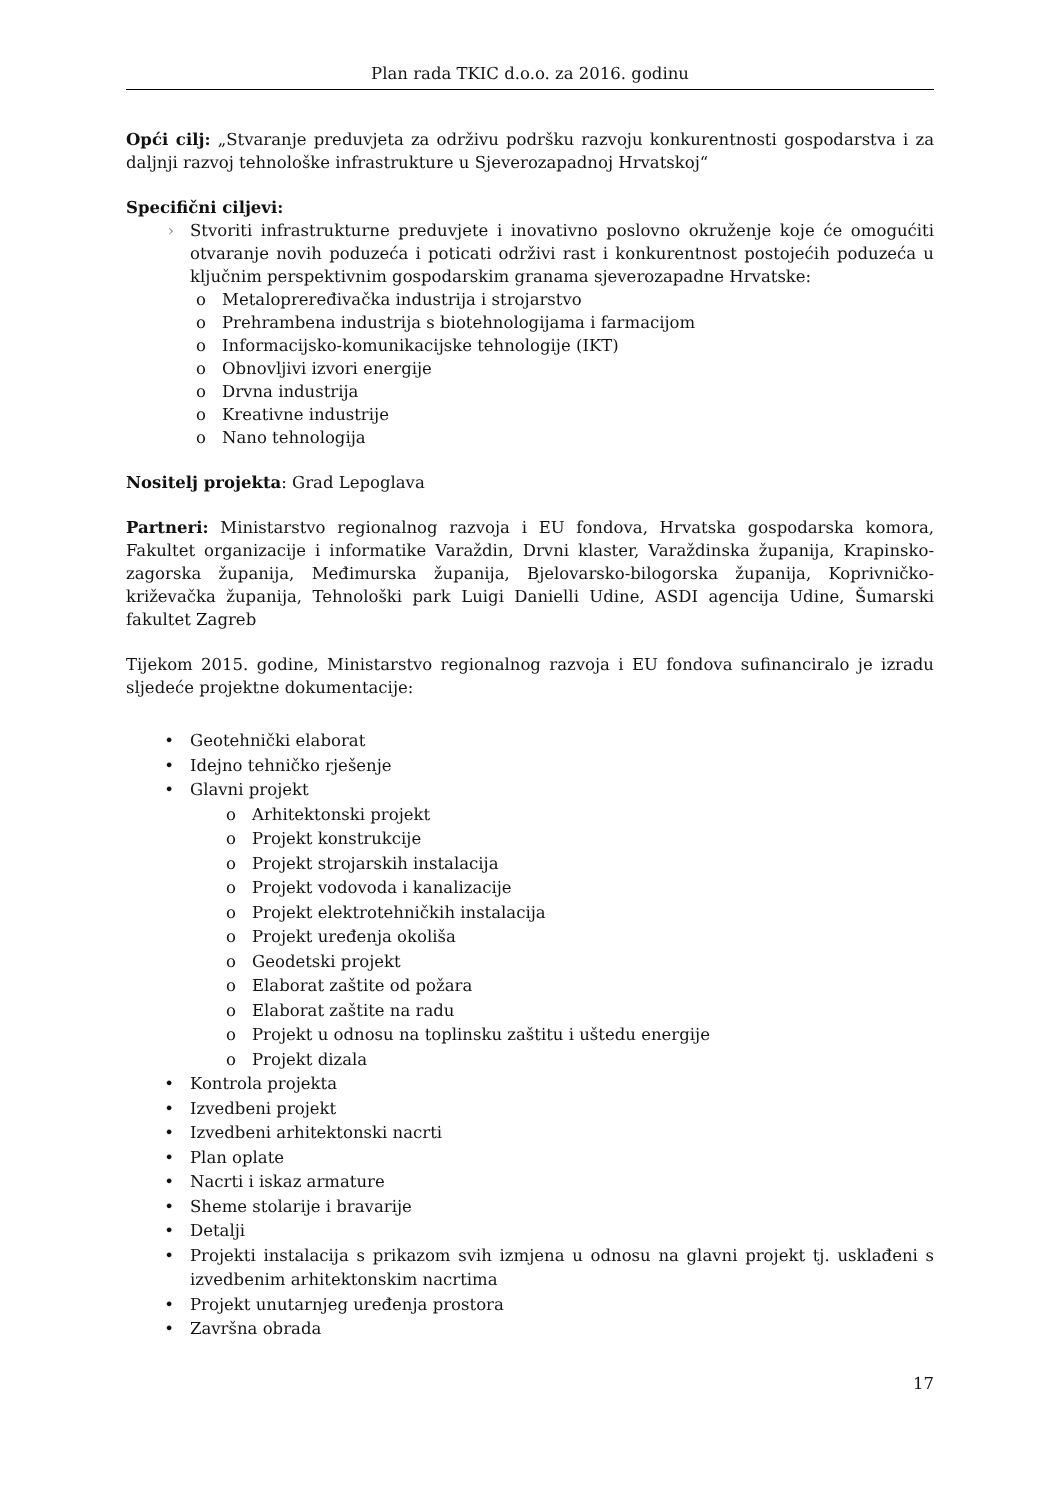Plan rada TKIC d.o.o. za 2016. godinu
Opći cilj: „Stvaranje preduvjeta za održivu podršku razvoju konkurentnosti gospodarstva i za daljnji razvoj tehnološke infrastrukture u Sjeverozapadnoj Hrvatskoj“
Specifični ciljevi:
› Stvoriti infrastrukturne preduvjete i inovativno poslovno okruženje koje će omogućiti otvaranje novih poduzeća i poticati održivi rast i konkurentnost postojećih poduzeća u ključnim perspektivnim gospodarskim granama sjeverozapadne Hrvatske:
o Metalopreređivačka industrija i strojarstvo
o Prehrambena industrija s biotehnologijama i farmacijom
o Informacijsko-komunikacijske tehnologije (IKT)
o Obnovljivi izvori energije
o Drvna industrija
o Kreativne industrije
o Nano tehnologija
Nositelj projekta: Grad Lepoglava
Partneri: Ministarstvo regionalnog razvoja i EU fondova, Hrvatska gospodarska komora, Fakultet organizacije i informatike Varaždin, Drvni klaster, Varaždinska županija, Krapinsko-zagorska županija, Međimurska županija, Bjelovarsko-bilogorska županija, Koprivničko-križevačka županija, Tehnološki park Luigi Danielli Udine, ASDI agencija Udine, Šumarski fakultet Zagreb
Tijekom 2015. godine, Ministarstvo regionalnog razvoja i EU fondova sufinanciralo je izradu sljedeće projektne dokumentacije:
• Geotehnički elaborat
• Idejno tehničko rješenje
• Glavni projekt
o Arhitektonski projekt
o Projekt konstrukcije
o Projekt strojarskih instalacija
o Projekt vodovoda i kanalizacije
o Projekt elektrotehničkih instalacija
o Projekt uređenja okoliša
o Geodetski projekt
o Elaborat zaštite od požara
o Elaborat zaštite na radu
o Projekt u odnosu na toplinsku zaštitu i uštedu energije
o Projekt dizala
• Kontrola projekta
• Izvedbeni projekt
• Izvedbeni arhitektonski nacrti
• Plan oplate
• Nacrti i iskaz armature
• Sheme stolarije i bravarije
• Detalji
• Projekti instalacija s prikazom svih izmjena u odnosu na glavni projekt tj. usklađeni s izvedbenim arhitektonskim nacrtima
• Projekt unutarnjeg uređenja prostora
• Završna obrada
17